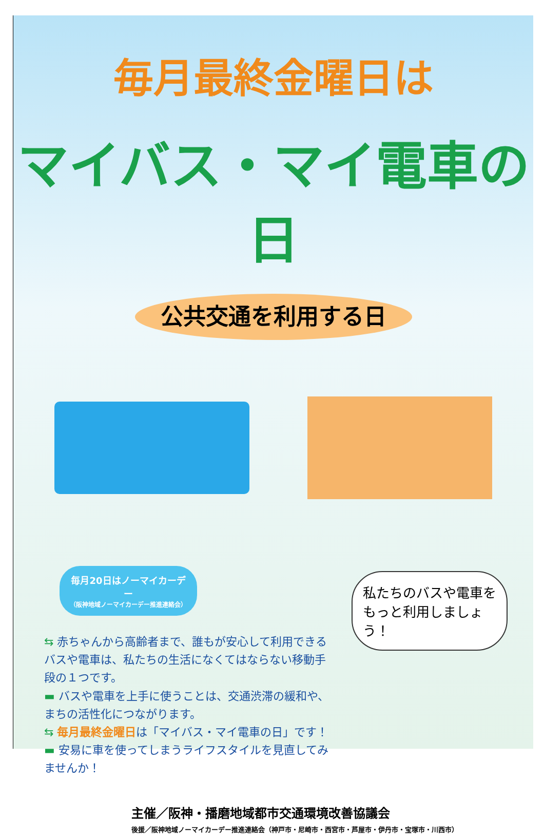毎月最終金曜日は
マイバス・マイ電車の日
公共交通を利用する日
毎月20日はノーマイカーデー
（阪神地域ノーマイカーデー推進連絡会）
私たちのバスや電車を もっと利用しましょう！
⇆ 赤ちゃんから高齢者まで、誰もが安心して利用できるバスや電車は、私たちの生活になくてはならない移動手段の１つです。
▬ バスや電車を上手に使うことは、交通渋滞の緩和や、まちの活性化につながります。
⇆ 毎月最終金曜日は「マイバス・マイ電車の日」です！
▬ 安易に車を使ってしまうライフスタイルを見直してみませんか！
主催／阪神・播磨地域都市交通環境改善協議会
後援／阪神地域ノーマイカーデー推進連絡会（神戸市・尼崎市・西宮市・芦屋市・伊丹市・宝塚市・川西市）